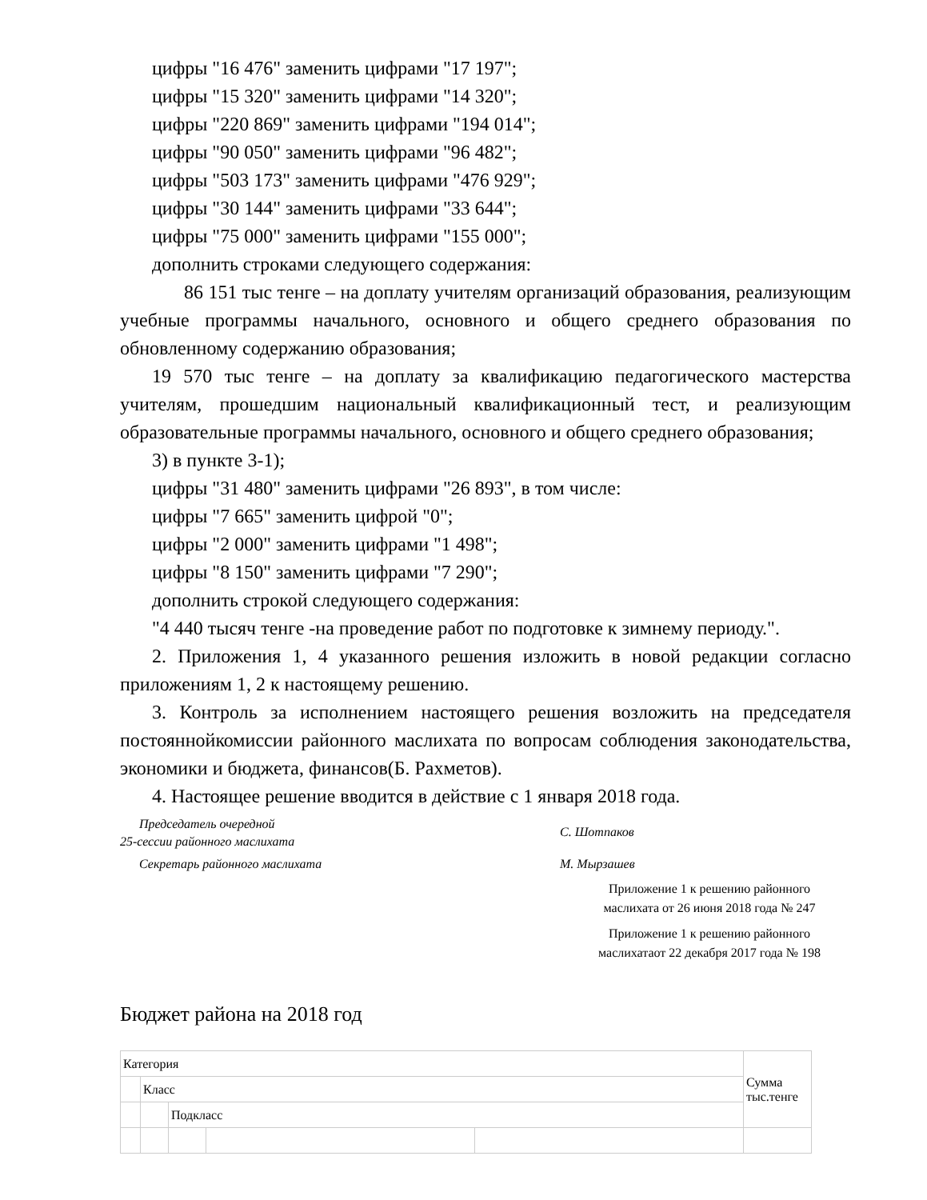цифры "16 476" заменить цифрами "17 197";
цифры "15 320" заменить цифрами "14 320";
цифры "220 869" заменить цифрами "194 014";
цифры "90 050" заменить цифрами "96 482";
цифры "503 173" заменить цифрами "476 929";
цифры "30 144" заменить цифрами "33 644";
цифры "75 000" заменить цифрами "155 000";
дополнить строками следующего содержания:
86 151 тыс тенге – на доплату учителям организаций образования, реализующим учебные программы начального, основного и общего среднего образования по обновленному содержанию образования;
19 570 тыс тенге – на доплату за квалификацию педагогического мастерства учителям, прошедшим национальный квалификационный тест, и реализующим образовательные программы начального, основного и общего среднего образования;
3) в пункте 3-1);
цифры "31 480" заменить цифрами "26 893", в том числе:
цифры "7 665" заменить цифрой "0";
цифры "2 000" заменить цифрами "1 498";
цифры "8 150" заменить цифрами "7 290";
дополнить строкой следующего содержания:
"4 440 тысяч тенге -на проведение работ по подготовке к зимнему периоду.".
2. Приложения 1, 4 указанного решения изложить в новой редакции согласно приложениям 1, 2 к настоящему решению.
3. Контроль за исполнением настоящего решения возложить на председателя постояннойкомиссии районного маслихата по вопросам соблюдения законодательства, экономики и бюджета, финансов(Б. Рахметов).
4. Настоящее решение вводится в действие с 1 января 2018 года.
Председатель очередной
25-сессии районного маслихата
С. Шотпаков
Секретарь районного маслихата М. Мырзашев
Приложение 1 к решению районного
маслихата от 26 июня 2018 года № 247
Приложение 1 к решению районного
маслихатаот 22 декабря 2017 года № 198
Бюджет района на 2018 год
| Категория | | | | | Сумма тыс.тенге |
| | Класс | | | | |
| | | Подкласс | | | |